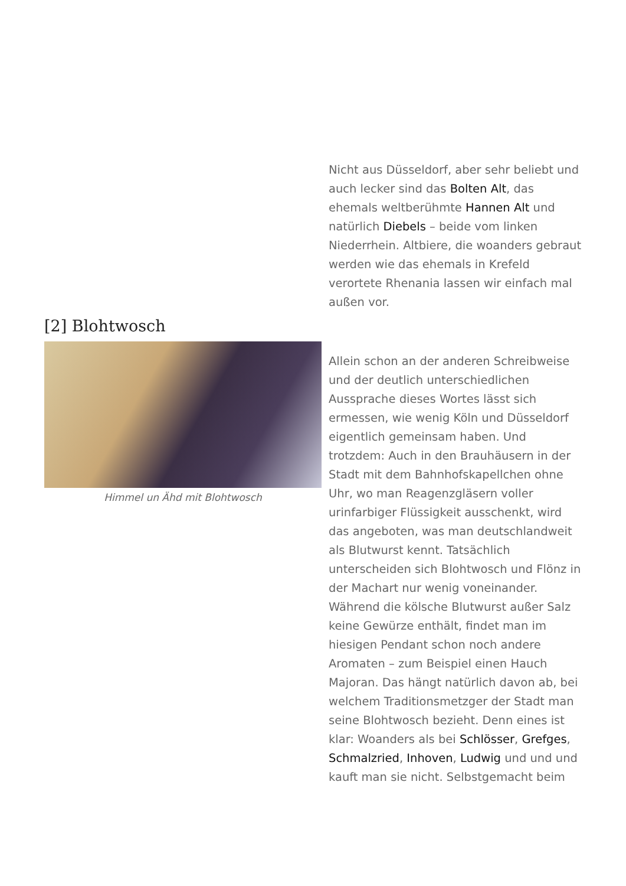Nicht aus Düsseldorf, aber sehr beliebt und auch lecker sind das Bolten Alt, das ehemals weltberühmte Hannen Alt und natürlich Diebels – beide vom linken Niederrhein. Altbiere, die woanders gebraut werden wie das ehemals in Krefeld verortete Rhenania lassen wir einfach mal außen vor.
[2] Blohtwosch
Himmel un Ähd mit Blohtwosch
Allein schon an der anderen Schreibweise und der deutlich unterschiedlichen Aussprache dieses Wortes lässt sich ermessen, wie wenig Köln und Düsseldorf eigentlich gemeinsam haben. Und trotzdem: Auch in den Brauhäusern in der Stadt mit dem Bahnhofskapellchen ohne Uhr, wo man Reagenzgläsern voller urinfarbiger Flüssigkeit ausschenkt, wird das angeboten, was man deutschlandweit als Blutwurst kennt. Tatsächlich unterscheiden sich Blohtwosch und Flönz in der Machart nur wenig voneinander. Während die kölsche Blutwurst außer Salz keine Gewürze enthält, findet man im hiesigen Pendant schon noch andere Aromaten – zum Beispiel einen Hauch Majoran. Das hängt natürlich davon ab, bei welchem Traditionsmetzger der Stadt man seine Blohtwosch bezieht. Denn eines ist klar: Woanders als bei Schlösser, Grefges, Schmalzried, Inhoven, Ludwig und und und kauft man sie nicht. Selbstgemacht beim